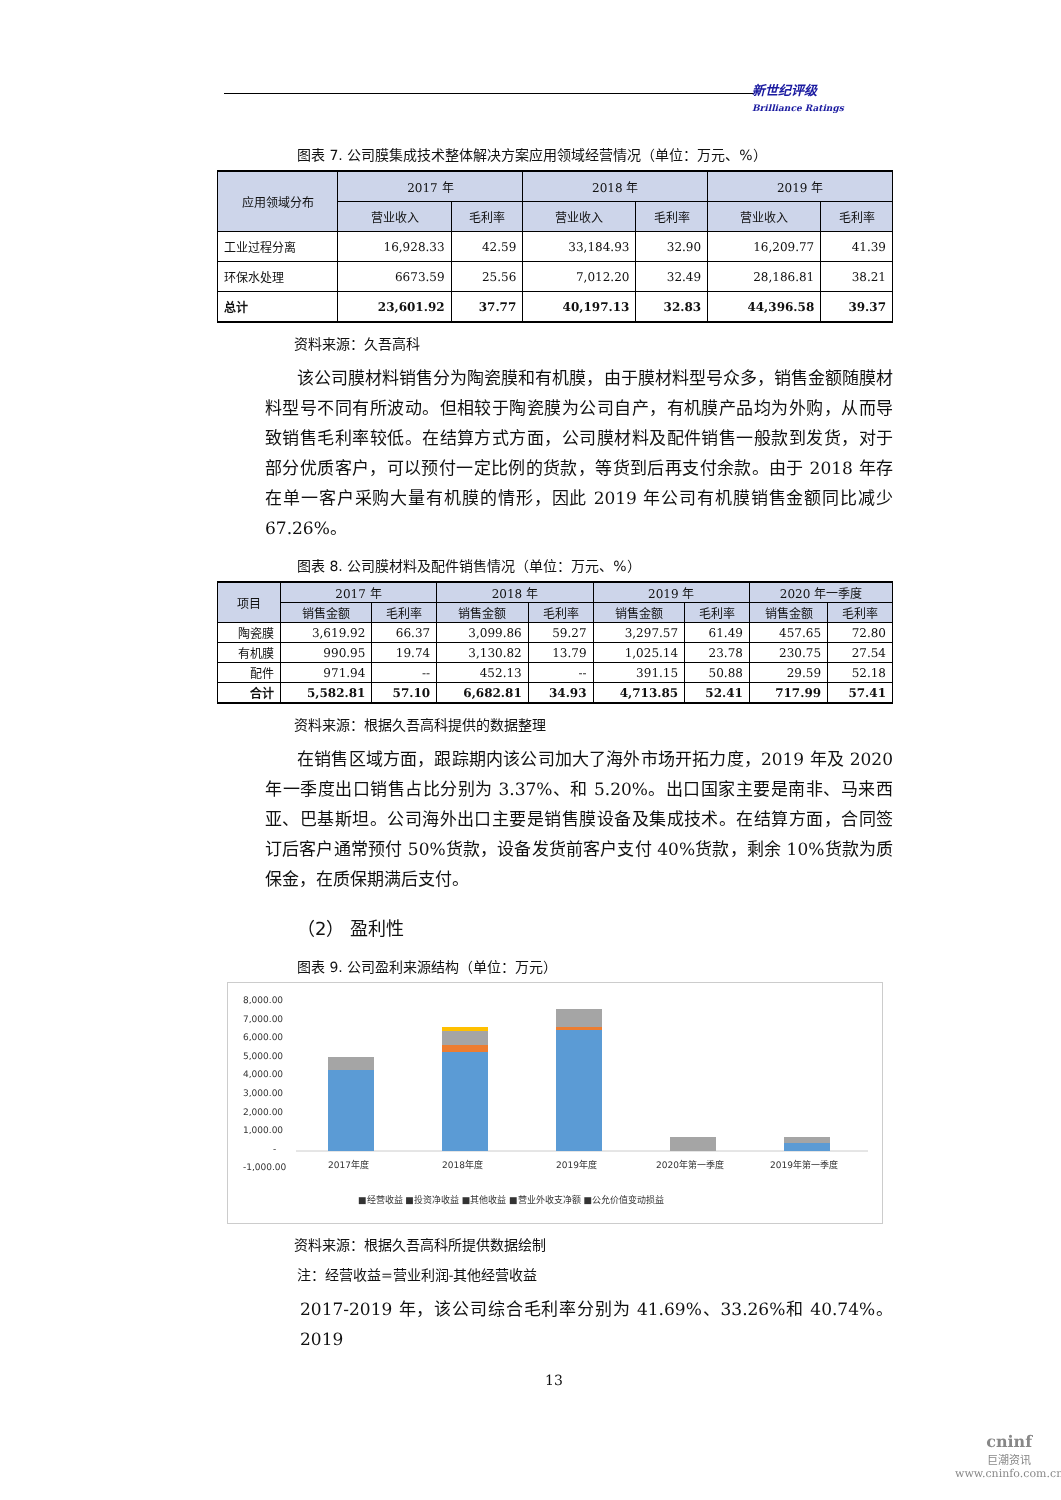新世纪评级
Brilliance Ratings
图表 7. 公司膜集成技术整体解决方案应用领域经营情况（单位：万元、%）
| 应用领域分布 | 2017 年 | | 2018 年 | | 2019 年 | |
| --- | --- | --- | --- | --- | --- | --- |
| | 营业收入 | 毛利率 | 营业收入 | 毛利率 | 营业收入 | 毛利率 |
| 工业过程分离 | 16,928.33 | 42.59 | 33,184.93 | 32.90 | 16,209.77 | 41.39 |
| 环保水处理 | 6673.59 | 25.56 | 7,012.20 | 32.49 | 28,186.81 | 38.21 |
| 总计 | 23,601.92 | 37.77 | 40,197.13 | 32.83 | 44,396.58 | 39.37 |
资料来源：久吾高科
该公司膜材料销售分为陶瓷膜和有机膜，由于膜材料型号众多，销售金额随膜材料型号不同有所波动。但相较于陶瓷膜为公司自产，有机膜产品均为外购，从而导致销售毛利率较低。在结算方式方面，公司膜材料及配件销售一般款到发货，对于部分优质客户，可以预付一定比例的货款，等货到后再支付余款。由于 2018 年存在单一客户采购大量有机膜的情形，因此 2019 年公司有机膜销售金额同比减少 67.26%。
图表 8. 公司膜材料及配件销售情况（单位：万元、%）
| 项目 | 2017 年 | | 2018 年 | | 2019 年 | | 2020 年一季度 | |
| --- | --- | --- | --- | --- | --- | --- | --- | --- |
| | 销售金额 | 毛利率 | 销售金额 | 毛利率 | 销售金额 | 毛利率 | 销售金额 | 毛利率 |
| 陶瓷膜 | 3,619.92 | 66.37 | 3,099.86 | 59.27 | 3,297.57 | 61.49 | 457.65 | 72.80 |
| 有机膜 | 990.95 | 19.74 | 3,130.82 | 13.79 | 1,025.14 | 23.78 | 230.75 | 27.54 |
| 配件 | 971.94 | -- | 452.13 | -- | 391.15 | 50.88 | 29.59 | 52.18 |
| 合计 | 5,582.81 | 57.10 | 6,682.81 | 34.93 | 4,713.85 | 52.41 | 717.99 | 57.41 |
资料来源：根据久吾高科提供的数据整理
在销售区域方面，跟踪期内该公司加大了海外市场开拓力度，2019 年及 2020 年一季度出口销售占比分别为 3.37%、和 5.20%。出口国家主要是南非、马来西亚、巴基斯坦。公司海外出口主要是销售膜设备及集成技术。在结算方面，合同签订后客户通常预付 50%货款，设备发货前客户支付 40%货款，剩余 10%货款为质保金，在质保期满后支付。
（2） 盈利性
图表 9. 公司盈利来源结构（单位：万元）
8,000.00
7,000.00
6,000.00
5,000.00
4,000.00
3,000.00
2,000.00
1,000.00
-
-1,000.00
2017年度
2018年度
2019年度
2020年第一季度
2019年第一季度
■经营收益 ■投资净收益 ■其他收益 ■营业外收支净额 ■公允价值变动损益
资料来源：根据久吾高科所提供数据绘制
注：经营收益=营业利润-其他经营收益
2017-2019 年，该公司综合毛利率分别为 41.69%、33.26%和 40.74%。2019
13
cninf
巨潮资讯
www.cninfo.com.cn